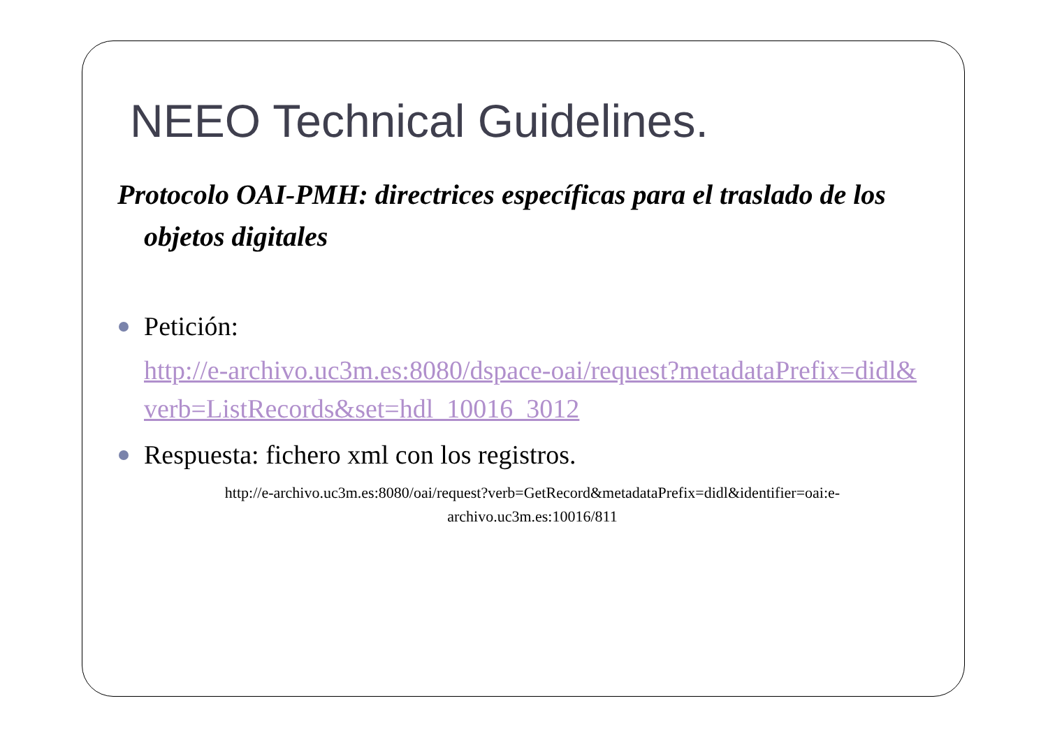NEEO Technical Guidelines.
Protocolo OAI-PMH: directrices específicas para el traslado de los objetos digitales
Petición:
http://e-archivo.uc3m.es:8080/dspace-oai/request?metadataPrefix=didl&verb=ListRecords&set=hdl_10016_3012
Respuesta: fichero xml con los registros.
http://e-archivo.uc3m.es:8080/oai/request?verb=GetRecord&metadataPrefix=didl&identifier=oai:e-archivo.uc3m.es:10016/811